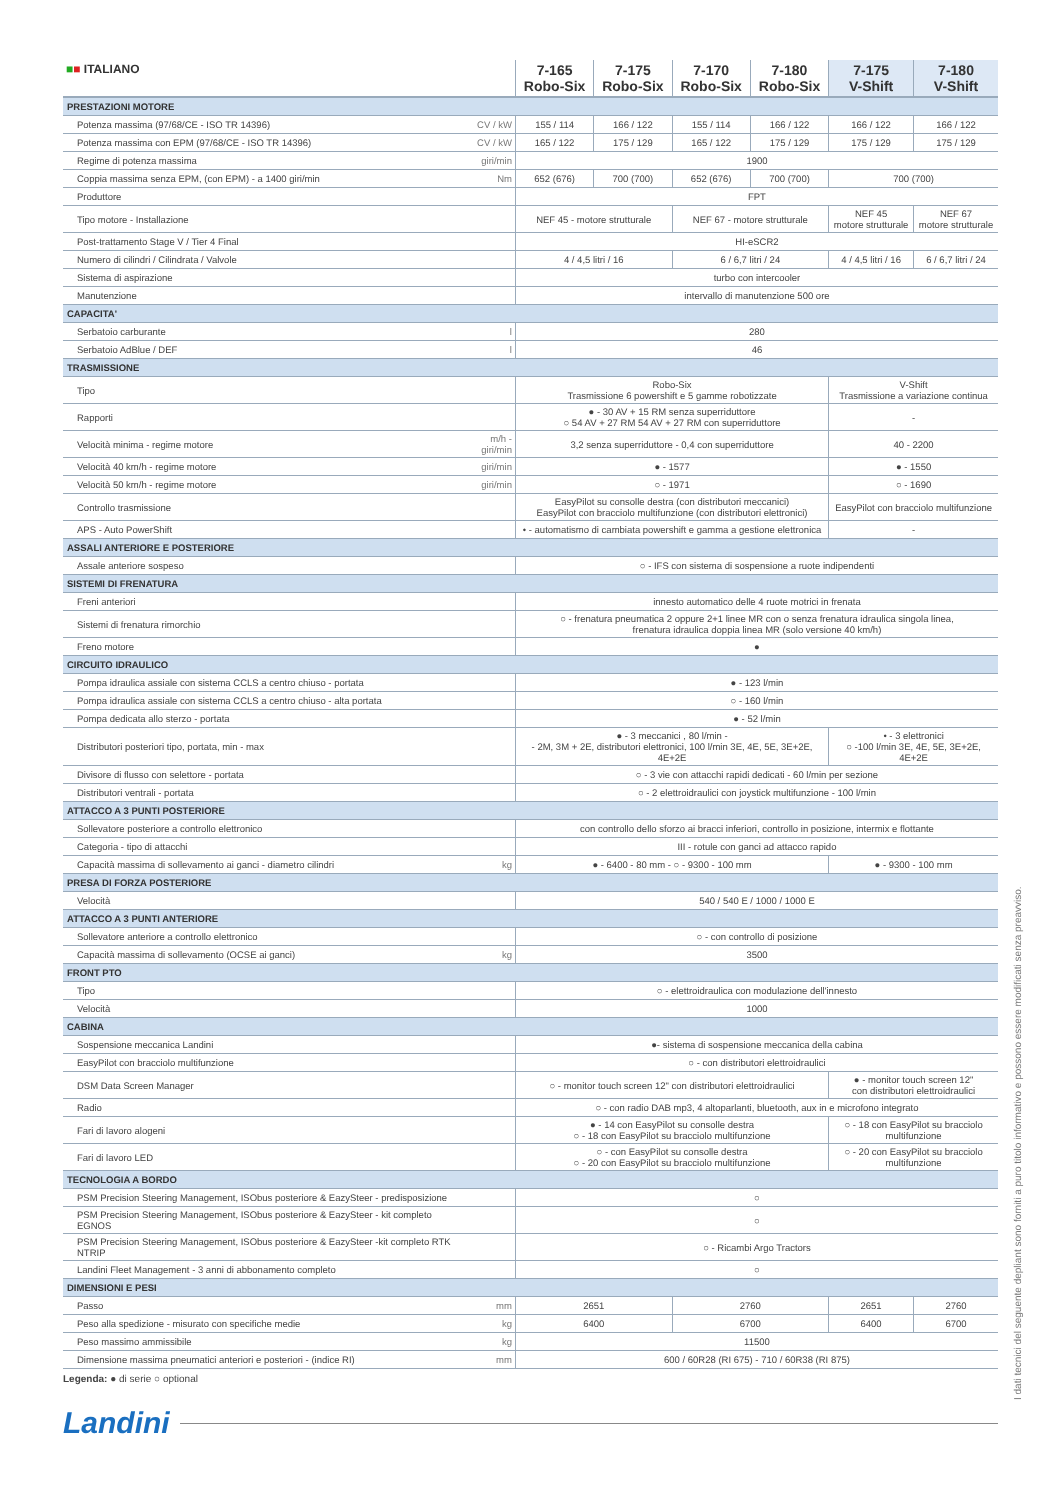| ■ ■ ITALIANO | | 7-165 Robo-Six | 7-175 Robo-Six | 7-170 Robo-Six | 7-180 Robo-Six | 7-175 V-Shift | 7-180 V-Shift |
| --- | --- | --- | --- | --- | --- | --- | --- |
| PRESTAZIONI MOTORE | | | | | | | |
| Potenza massima (97/68/CE - ISO TR 14396) | CV / kW | 155 / 114 | 166 / 122 | 155 / 114 | 166 / 122 | 166 / 122 | 166 / 122 |
| Potenza massima con EPM (97/68/CE - ISO TR 14396) | CV / kW | 165 / 122 | 175 / 129 | 165 / 122 | 175 / 129 | 175 / 129 | 175 / 129 |
| Regime di potenza massima | giri/min | 1900 | | | | | |
| Coppia massima senza EPM, (con EPM) - a 1400 giri/min | Nm | 652 (676) | 700 (700) | 652 (676) | 700 (700) | 700 (700) | |
| Produttore | | FPT | | | | | |
| Tipo motore - Installazione | | NEF 45 - motore strutturale | | NEF 67 - motore strutturale | | NEF 45 motore strutturale | NEF 67 motore strutturale |
| Post-trattamento Stage V / Tier 4 Final | | HI-eSCR2 | | | | | |
| Numero di cilindri / Cilindrata / Valvole | | 4 / 4,5 litri / 16 | | 6 / 6,7 litri / 24 | | 4 / 4,5 litri / 16 | 6 / 6,7 litri / 24 |
| Sistema di aspirazione | | turbo con intercooler | | | | | |
| Manutenzione | | intervallo di manutenzione 500 ore | | | | | |
| CAPACITA' | | | | | | | |
| Serbatoio carburante | l | 280 | | | | | |
| Serbatoio AdBlue / DEF | l | 46 | | | | | |
| TRASMISSIONE | | | | | | | |
| Tipo | | Robo-Six Trasmissione 6 powershift e 5 gamme robotizzate | | | | V-Shift Trasmissione a variazione continua | |
| Rapporti | | ● - 30 AV + 15 RM senza superriduttore ○ 54 AV + 27 RM 54 AV + 27 RM con superriduttore | | | | - | |
| Velocità minima - regime motore | m/h - giri/min | 3,2 senza superriduttore - 0,4 con superriduttore | | | | 40 - 2200 | |
| Velocità 40 km/h - regime motore | giri/min | ● - 1577 | | | | ● - 1550 | |
| Velocità 50 km/h - regime motore | giri/min | ○ - 1971 | | | | ○ - 1690 | |
| Controllo trasmissione | | EasyPilot su consolle destra (con distributori meccanici) EasyPilot con bracciolo multifunzione (con distributori elettronici) | | | | EasyPilot con bracciolo multifunzione | |
| APS - Auto PowerShift | | • - automatismo di cambiata powershift e gamma a gestione elettronica | | | | - | |
| ASSALI ANTERIORE E POSTERIORE | | | | | | | |
| Assale anteriore sospeso | | ○ - IFS con sistema di sospensione a ruote indipendenti | | | | | |
| SISTEMI DI FRENATURA | | | | | | | |
| Freni anteriori | | innesto automatico delle 4 ruote motrici in frenata | | | | | |
| Sistemi di frenatura rimorchio | | ○ - frenatura pneumatica 2 oppure 2+1 linee MR con o senza frenatura idraulica singola linea, frenatura idraulica doppia linea MR (solo versione 40 km/h) | | | | | |
| Freno motore | | ● | | | | | |
| CIRCUITO IDRAULICO | | | | | | | |
| Pompa idraulica assiale con sistema CCLS a centro chiuso - portata | | ● - 123 l/min | | | | | |
| Pompa idraulica assiale con sistema CCLS a centro chiuso - alta portata | | ○ - 160 l/min | | | | | |
| Pompa dedicata allo sterzo - portata | | ● - 52 l/min | | | | | |
| Distributori posteriori tipo, portata, min - max | | ● - 3 meccanici , 80 l/min - - 2M, 3M + 2E, distributori elettronici, 100 l/min 3E, 4E, 5E, 3E+2E, 4E+2E | | | | • - 3 elettronici ○ -100 l/min 3E, 4E, 5E, 3E+2E, 4E+2E | |
| Divisore di flusso con selettore - portata | | ○ - 3 vie con attacchi rapidi dedicati - 60 l/min per sezione | | | | | |
| Distributori ventrali - portata | | ○ - 2 elettroidraulici con joystick multifunzione - 100 l/min | | | | | |
| ATTACCO A 3 PUNTI POSTERIORE | | | | | | | |
| Sollevatore posteriore a controllo elettronico | | con controllo dello sforzo ai bracci inferiori, controllo in posizione, intermix e flottante | | | | | |
| Categoria - tipo di attacchi | | III - rotule con ganci ad attacco rapido | | | | | |
| Capacità massima di sollevamento ai ganci - diametro cilindri | kg | ● - 6400 - 80 mm - ○ - 9300 - 100 mm | | | | ● - 9300 - 100 mm | |
| PRESA DI FORZA POSTERIORE | | | | | | | |
| Velocità | | 540 / 540 E / 1000 / 1000 E | | | | | |
| ATTACCO A 3 PUNTI ANTERIORE | | | | | | | |
| Sollevatore anteriore a controllo elettronico | | ○ - con controllo di posizione | | | | | |
| Capacità massima di sollevamento (OCSE ai ganci) | kg | 3500 | | | | | |
| FRONT PTO | | | | | | | |
| Tipo | | ○ - elettroidraulica con modulazione dell'innesto | | | | | |
| Velocità | | 1000 | | | | | |
| CABINA | | | | | | | |
| Sospensione meccanica Landini | | ●- sistema di sospensione meccanica della cabina | | | | | |
| EasyPilot con bracciolo multifunzione | | ○ - con distributori elettroidraulici | | | | | |
| DSM Data Screen Manager | | ○ - monitor touch screen 12" con distributori elettroidraulici | | | | ● - monitor touch screen 12" con distributori elettroidraulici | |
| Radio | | ○ - con radio DAB mp3, 4 altoparlanti, bluetooth, aux in e microfono integrato | | | | | |
| Fari di lavoro alogeni | | ● - 14 con EasyPilot su consolle destra ○ - 18 con EasyPilot su bracciolo multifunzione | | | | ○ - 18 con EasyPilot su bracciolo multifunzione | |
| Fari di lavoro LED | | ○ - con EasyPilot su consolle destra ○ - 20 con EasyPilot su bracciolo multifunzione | | | | ○ - 20 con EasyPilot su bracciolo multifunzione | |
| TECNOLOGIA A BORDO | | | | | | | |
| PSM Precision Steering Management, ISObus posteriore & EazySteer - predisposizione | | ○ | | | | | |
| PSM Precision Steering Management, ISObus posteriore & EazySteer - kit completo EGNOS | | ○ | | | | | |
| PSM Precision Steering Management, ISObus posteriore & EazySteer -kit completo RTK NTRIP | | ○ - Ricambi Argo Tractors | | | | | |
| Landini Fleet Management - 3 anni di abbonamento completo | | ○ | | | | | |
| DIMENSIONI E PESI | | | | | | | |
| Passo | mm | 2651 | | 2760 | | 2651 | 2760 |
| Peso alla spedizione - misurato con specifiche medie | kg | 6400 | | 6700 | | 6400 | 6700 |
| Peso massimo ammissibile | kg | 11500 | | | | | |
| Dimensione massima pneumatici anteriori e posteriori - (indice RI) | mm | 600 / 60R28 (RI 675) - 710 / 60R38 (RI 875) | | | | | |
Legenda: ● di serie ○ optional
Landini
I dati tecnici del seguente depliant sono forniti a puro titolo informativo e possono essere modificati senza preavviso.